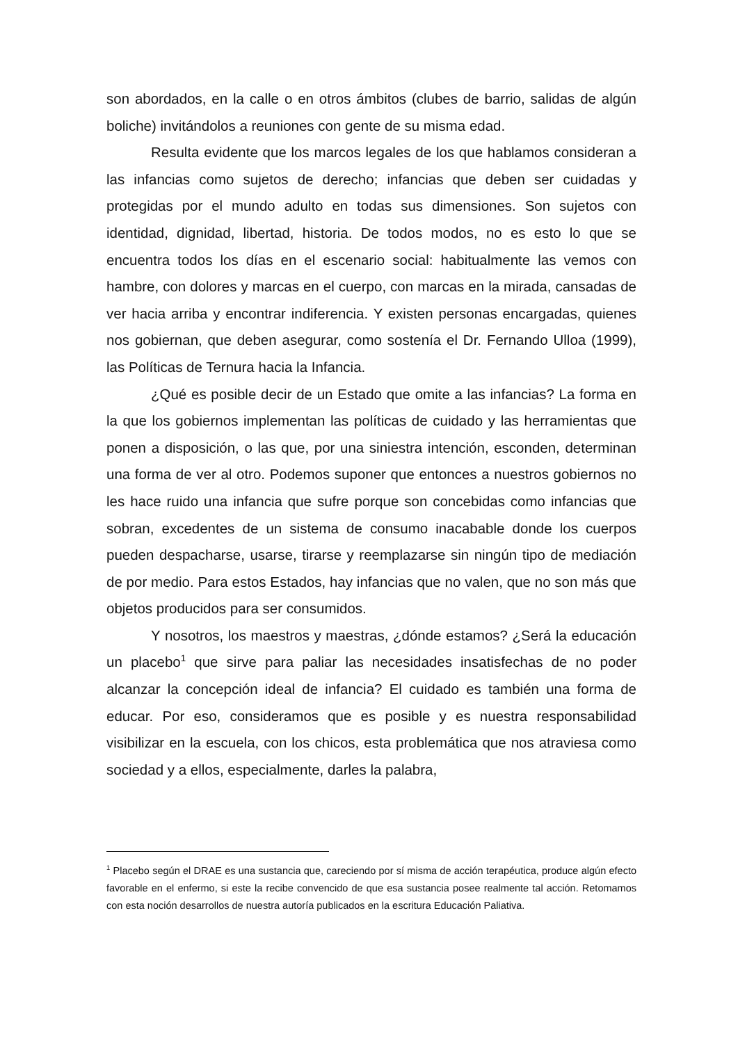son abordados, en la calle o en otros ámbitos (clubes de barrio, salidas de algún boliche) invitándolos a reuniones con gente de su misma edad.
Resulta evidente que los marcos legales de los que hablamos consideran a las infancias como sujetos de derecho; infancias que deben ser cuidadas y protegidas por el mundo adulto en todas sus dimensiones. Son sujetos con identidad, dignidad, libertad, historia. De todos modos, no es esto lo que se encuentra todos los días en el escenario social: habitualmente las vemos con hambre, con dolores y marcas en el cuerpo, con marcas en la mirada, cansadas de ver hacia arriba y encontrar indiferencia. Y existen personas encargadas, quienes nos gobiernan, que deben asegurar, como sostenía el Dr. Fernando Ulloa (1999), las Políticas de Ternura hacia la Infancia.
¿Qué es posible decir de un Estado que omite a las infancias? La forma en la que los gobiernos implementan las políticas de cuidado y las herramientas que ponen a disposición, o las que, por una siniestra intención, esconden, determinan una forma de ver al otro. Podemos suponer que entonces a nuestros gobiernos no les hace ruido una infancia que sufre porque son concebidas como infancias que sobran, excedentes de un sistema de consumo inacabable donde los cuerpos pueden despacharse, usarse, tirarse y reemplazarse sin ningún tipo de mediación de por medio. Para estos Estados, hay infancias que no valen, que no son más que objetos producidos para ser consumidos.
Y nosotros, los maestros y maestras, ¿dónde estamos? ¿Será la educación un placebo<sup>1</sup> que sirve para paliar las necesidades insatisfechas de no poder alcanzar la concepción ideal de infancia? El cuidado es también una forma de educar. Por eso, consideramos que es posible y es nuestra responsabilidad visibilizar en la escuela, con los chicos, esta problemática que nos atraviesa como sociedad y a ellos, especialmente, darles la palabra,
<sup>1</sup> Placebo según el DRAE es una sustancia que, careciendo por sí misma de acción terapéutica, produce algún efecto favorable en el enfermo, si este la recibe convencido de que esa sustancia posee realmente tal acción. Retomamos con esta noción desarrollos de nuestra autoría publicados en la escritura Educación Paliativa.